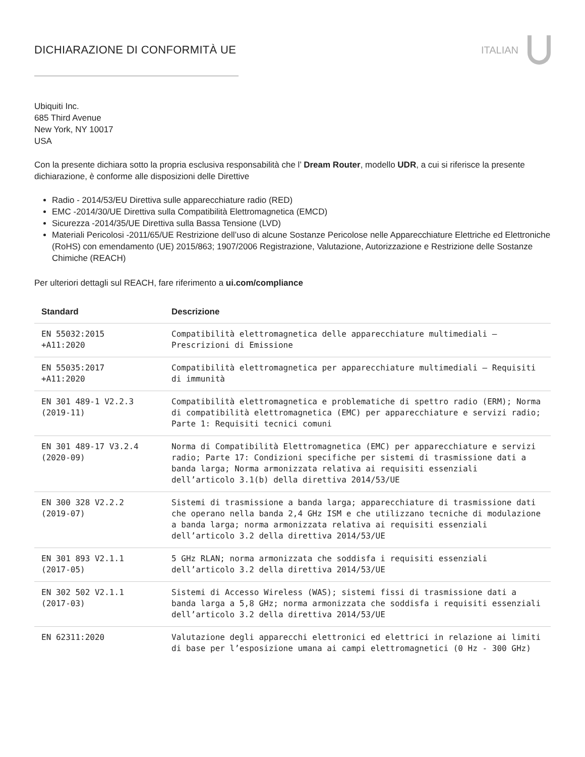DICHIARAZIONE DI CONFORMITÀ UE ITALIAN
Ubiquiti Inc.
685 Third Avenue
New York, NY 10017
USA
Con la presente dichiara sotto la propria esclusiva responsabilità che l’ Dream Router, modello UDR, a cui si riferisce la presente dichiarazione, è conforme alle disposizioni delle Direttive
Radio - 2014/53/EU Direttiva sulle apparecchiature radio (RED)
EMC -2014/30/UE Direttiva sulla Compatibilità Elettromagnetica (EMCD)
Sicurezza -2014/35/UE Direttiva sulla Bassa Tensione (LVD)
Materiali Pericolosi -2011/65/UE Restrizione dell’uso di alcune Sostanze Pericolose nelle Apparecchiature Elettriche ed Elettroniche (RoHS) con emendamento (UE) 2015/863; 1907/2006 Registrazione, Valutazione, Autorizzazione e Restrizione delle Sostanze Chimiche (REACH)
Per ulteriori dettagli sul REACH, fare riferimento a ui.com/compliance
| Standard | Descrizione |
| --- | --- |
| EN 55032:2015 +A11:2020 | Compatibilità elettromagnetica delle apparecchiature multimediali — Prescrizioni di Emissione |
| EN 55035:2017 +A11:2020 | Compatibilità elettromagnetica per apparecchiature multimediali — Requisiti di immunità |
| EN 301 489-1 V2.2.3 (2019-11) | Compatibilità elettromagnetica e problematiche di spettro radio (ERM); Norma di compatibilità elettromagnetica (EMC) per apparecchiature e servizi radio; Parte 1: Requisiti tecnici comuni |
| EN 301 489-17 V3.2.4 (2020-09) | Norma di Compatibilità Elettromagnetica (EMC) per apparecchiature e servizi radio; Parte 17: Condizioni specifiche per sistemi di trasmissione dati a banda larga; Norma armonizzata relativa ai requisiti essenziali dell’articolo 3.1(b) della direttiva 2014/53/UE |
| EN 300 328 V2.2.2 (2019-07) | Sistemi di trasmissione a banda larga; apparecchiature di trasmissione dati che operano nella banda 2,4 GHz ISM e che utilizzano tecniche di modulazione a banda larga; norma armonizzata relativa ai requisiti essenziali dell’articolo 3.2 della direttiva 2014/53/UE |
| EN 301 893 V2.1.1 (2017-05) | 5 GHz RLAN; norma armonizzata che soddisfa i requisiti essenziali dell’articolo 3.2 della direttiva 2014/53/UE |
| EN 302 502 V2.1.1 (2017-03) | Sistemi di Accesso Wireless (WAS); sistemi fissi di trasmissione dati a banda larga a 5,8 GHz; norma armonizzata che soddisfa i requisiti essenziali dell’articolo 3.2 della direttiva 2014/53/UE |
| EN 62311:2020 | Valutazione degli apparecchi elettronici ed elettrici in relazione ai limiti di base per l’esposizione umana ai campi elettromagnetici (0 Hz - 300 GHz) |